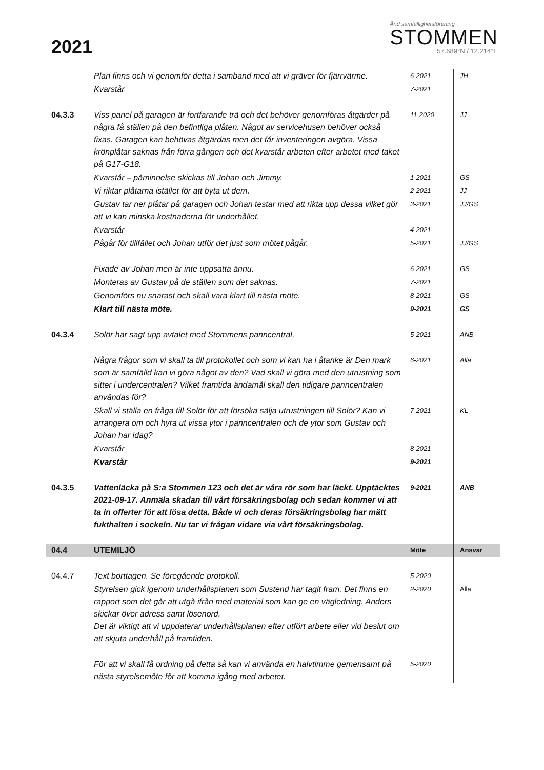2021
Ånd samfällighetsförening
STOMMEN
57.689°N / 12.214°E
| | Plan finns och vi genomför detta i samband med att vi gräver för fjärrvärme. | 6-2021 | JH |
| | Kvarstår | 7-2021 | |
| 04.3.3 | Viss panel på garagen är fortfarande trä och det behöver genomföras åtgärder på några få ställen på den befintliga plåten. Något av servicehusen behöver också fixas. Garagen kan behövas åtgärdas men det får inventeringen avgöra. Vissa krönplåtar saknas från förra gången och det kvarstår arbeten efter arbetet med taket på G17-G18. | 11-2020 | JJ |
| | Kvarstår – påminnelse skickas till Johan och Jimmy. | 1-2021 | GS |
| | Vi riktar plåtarna istället för att byta ut dem. | 2-2021 | JJ |
| | Gustav tar ner plåtar på garagen och Johan testar med att rikta upp dessa vilket gör att vi kan minska kostnaderna för underhållet. | 3-2021 | JJ/GS |
| | Kvarstår | 4-2021 | |
| | Pågår för tillfället och Johan utför det just som mötet pågår. | 5-2021 | JJ/GS |
| | Fixade av Johan men är inte uppsatta ännu. | 6-2021 | GS |
| | Monteras av Gustav på de ställen som det saknas. | 7-2021 | |
| | Genomförs nu snarast och skall vara klart till nästa möte. | 8-2021 | GS |
| | Klart till nästa möte. | 9-2021 | GS |
| 04.3.4 | Solör har sagt upp avtalet med Stommens panncentral. | 5-2021 | ANB |
| | Några frågor som vi skall ta till protokollet och som vi kan ha i åtanke är Den mark som är samfälld kan vi göra något av den? Vad skall vi göra med den utrustning som sitter i undercentralen? Vilket framtida ändamål skall den tidigare panncentralen användas för? | 6-2021 | Alla |
| | Skall vi ställa en fråga till Solör för att försöka sälja utrustningen till Solör? Kan vi arrangera om och hyra ut vissa ytor i panncentralen och de ytor som Gustav och Johan har idag? | 7-2021 | KL |
| | Kvarstår | 8-2021 | |
| | Kvarstår | 9-2021 | |
| 04.3.5 | Vattenläcka på S:a Stommen 123 och det är våra rör som har läckt. Upptäcktes 2021-09-17. Anmäla skadan till vårt försäkringsbolag och sedan kommer vi att ta in offerter för att lösa detta. Både vi och deras försäkringsbolag har mätt fukthalten i sockeln. Nu tar vi frågan vidare via vårt försäkringsbolag. | 9-2021 | ANB |
| 04.4 | UTEMILJÖ | Möte | Ansvar |
| 04.4.7 | Text borttagen. Se föregående protokoll. | 5-2020 | |
| | Styrelsen gick igenom underhållsplanen som Sustend har tagit fram. Det finns en rapport som det går att utgå ifrån med material som kan ge en vägledning. Anders skickar över adress samt lösenord. Det är viktigt att vi uppdaterar underhållsplanen efter utfört arbete eller vid beslut om att skjuta underhåll på framtiden. | 2-2020 | Alla |
| | För att vi skall få ordning på detta så kan vi använda en halvtimme gemensamt på nästa styrelsemöte för att komma igång med arbetet. | 5-2020 | |